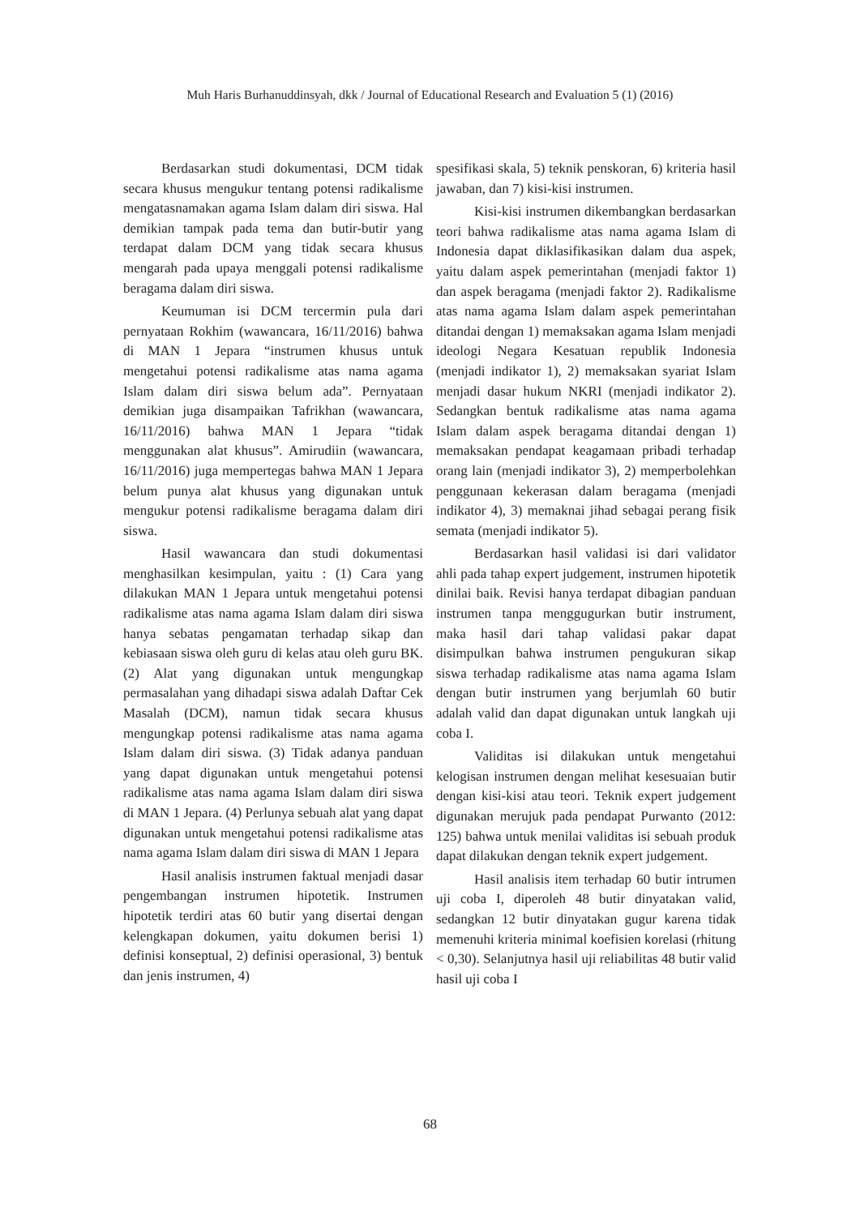Muh Haris Burhanuddinsyah, dkk / Journal of Educational Research and Evaluation 5 (1) (2016)
Berdasarkan studi dokumentasi, DCM tidak secara khusus mengukur tentang potensi radikalisme mengatasnamakan agama Islam dalam diri siswa. Hal demikian tampak pada tema dan butir-butir yang terdapat dalam DCM yang tidak secara khusus mengarah pada upaya menggali potensi radikalisme beragama dalam diri siswa.
Keumuman isi DCM tercermin pula dari pernyataan Rokhim (wawancara, 16/11/2016) bahwa di MAN 1 Jepara “instrumen khusus untuk mengetahui potensi radikalisme atas nama agama Islam dalam diri siswa belum ada”. Pernyataan demikian juga disampaikan Tafrikhan (wawancara, 16/11/2016) bahwa MAN 1 Jepara “tidak menggunakan alat khusus”. Amirudiin (wawancara, 16/11/2016) juga mempertegas bahwa MAN 1 Jepara belum punya alat khusus yang digunakan untuk mengukur potensi radikalisme beragama dalam diri siswa.
Hasil wawancara dan studi dokumentasi menghasilkan kesimpulan, yaitu : (1) Cara yang dilakukan MAN 1 Jepara untuk mengetahui potensi radikalisme atas nama agama Islam dalam diri siswa hanya sebatas pengamatan terhadap sikap dan kebiasaan siswa oleh guru di kelas atau oleh guru BK. (2) Alat yang digunakan untuk mengungkap permasalahan yang dihadapi siswa adalah Daftar Cek Masalah (DCM), namun tidak secara khusus mengungkap potensi radikalisme atas nama agama Islam dalam diri siswa. (3) Tidak adanya panduan yang dapat digunakan untuk mengetahui potensi radikalisme atas nama agama Islam dalam diri siswa di MAN 1 Jepara. (4) Perlunya sebuah alat yang dapat digunakan untuk mengetahui potensi radikalisme atas nama agama Islam dalam diri siswa di MAN 1 Jepara
Hasil analisis instrumen faktual menjadi dasar pengembangan instrumen hipotetik. Instrumen hipotetik terdiri atas 60 butir yang disertai dengan kelengkapan dokumen, yaitu dokumen berisi 1) definisi konseptual, 2) definisi operasional, 3) bentuk dan jenis instrumen, 4)
spesifikasi skala, 5) teknik penskoran, 6) kriteria hasil jawaban, dan 7) kisi-kisi instrumen.
Kisi-kisi instrumen dikembangkan berdasarkan teori bahwa radikalisme atas nama agama Islam di Indonesia dapat diklasifikasikan dalam dua aspek, yaitu dalam aspek pemerintahan (menjadi faktor 1) dan aspek beragama (menjadi faktor 2). Radikalisme atas nama agama Islam dalam aspek pemerintahan ditandai dengan 1) memaksakan agama Islam menjadi ideologi Negara Kesatuan republik Indonesia (menjadi indikator 1), 2) memaksakan syariat Islam menjadi dasar hukum NKRI (menjadi indikator 2). Sedangkan bentuk radikalisme atas nama agama Islam dalam aspek beragama ditandai dengan 1) memaksakan pendapat keagamaan pribadi terhadap orang lain (menjadi indikator 3), 2) memperbolehkan penggunaan kekerasan dalam beragama (menjadi indikator 4), 3) memaknai jihad sebagai perang fisik semata (menjadi indikator 5).
Berdasarkan hasil validasi isi dari validator ahli pada tahap expert judgement, instrumen hipotetik dinilai baik. Revisi hanya terdapat dibagian panduan instrumen tanpa menggugurkan butir instrument, maka hasil dari tahap validasi pakar dapat disimpulkan bahwa instrumen pengukuran sikap siswa terhadap radikalisme atas nama agama Islam dengan butir instrumen yang berjumlah 60 butir adalah valid dan dapat digunakan untuk langkah uji coba I.
Validitas isi dilakukan untuk mengetahui kelogisan instrumen dengan melihat kesesuaian butir dengan kisi-kisi atau teori. Teknik expert judgement digunakan merujuk pada pendapat Purwanto (2012: 125) bahwa untuk menilai validitas isi sebuah produk dapat dilakukan dengan teknik expert judgement.
Hasil analisis item terhadap 60 butir intrumen uji coba I, diperoleh 48 butir dinyatakan valid, sedangkan 12 butir dinyatakan gugur karena tidak memenuhi kriteria minimal koefisien korelasi (rhitung < 0,30). Selanjutnya hasil uji reliabilitas 48 butir valid hasil uji coba I
68